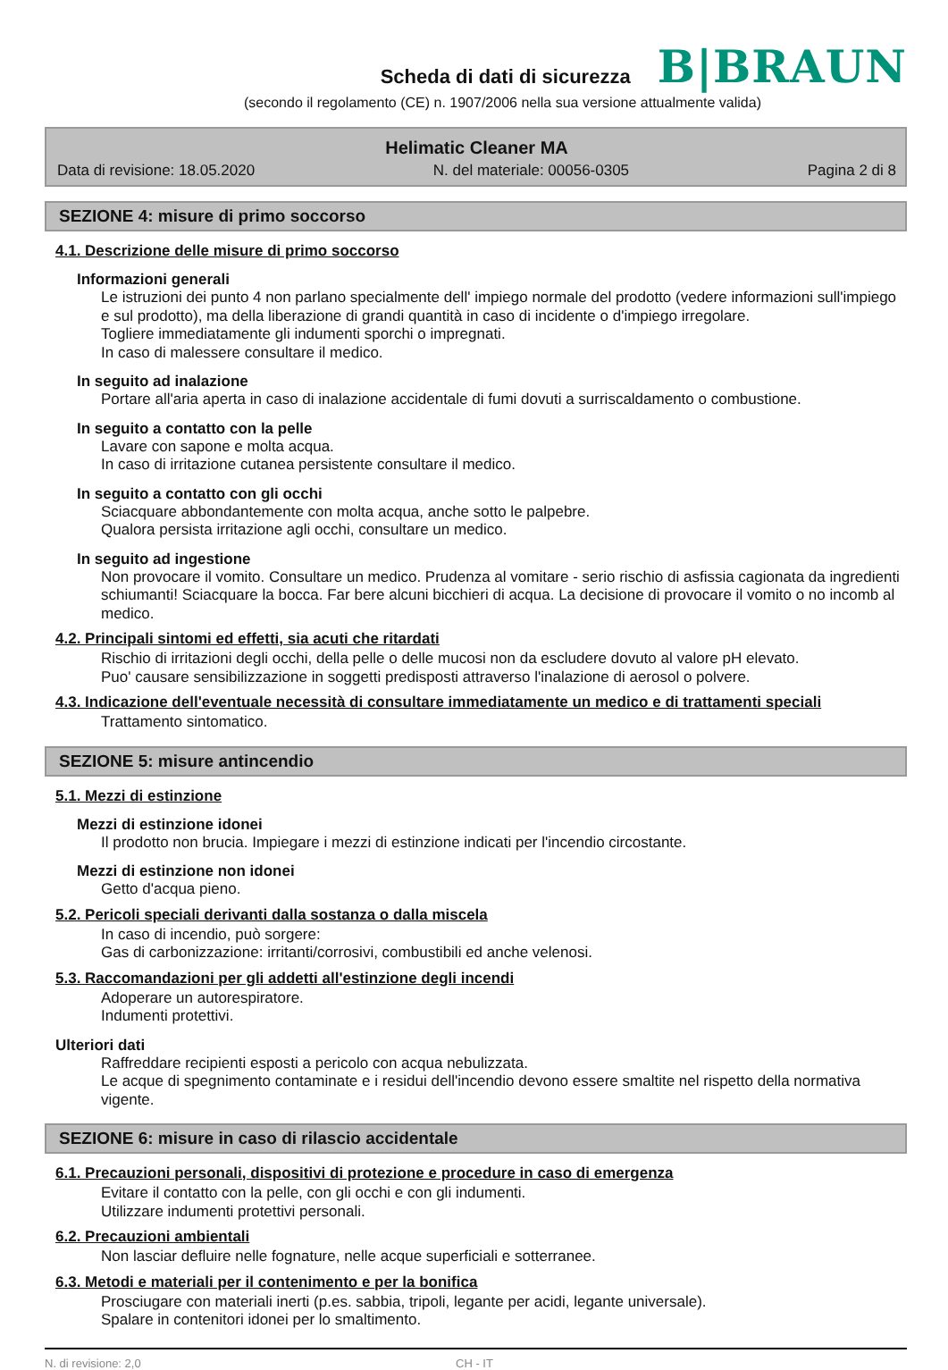Scheda di dati di sicurezza
B|BRAUN
(secondo il regolamento (CE) n. 1907/2006 nella sua versione attualmente valida)
Helimatic Cleaner MA
Data di revisione: 18.05.2020 N. del materiale: 00056-0305 Pagina 2 di 8
SEZIONE 4: misure di primo soccorso
4.1. Descrizione delle misure di primo soccorso
Informazioni generali
Le istruzioni dei punto 4 non parlano specialmente dell' impiego normale del prodotto (vedere informazioni sull'impiego e sul prodotto), ma della liberazione di grandi quantità in caso di incidente o d'impiego irregolare.
Togliere immediatamente gli indumenti sporchi o impregnati.
In caso di malessere consultare il medico.
In seguito ad inalazione
Portare all'aria aperta in caso di inalazione accidentale di fumi dovuti a surriscaldamento o combustione.
In seguito a contatto con la pelle
Lavare con sapone e molta acqua.
In caso di irritazione cutanea persistente consultare il medico.
In seguito a contatto con gli occhi
Sciacquare abbondantemente con molta acqua, anche sotto le palpebre.
Qualora persista irritazione agli occhi, consultare un medico.
In seguito ad ingestione
Non provocare il vomito. Consultare un medico. Prudenza al vomitare - serio rischio di asfissia cagionata da ingredienti schiumanti! Sciacquare la bocca. Far bere alcuni bicchieri di acqua. La decisione di provocare il vomito o no incomb al medico.
4.2. Principali sintomi ed effetti, sia acuti che ritardati
Rischio di irritazioni degli occhi, della pelle o delle mucosi non da escludere dovuto al valore pH elevato.
Puo' causare sensibilizzazione in soggetti predisposti attraverso l'inalazione di aerosol o polvere.
4.3. Indicazione dell'eventuale necessità di consultare immediatamente un medico e di trattamenti speciali
Trattamento sintomatico.
SEZIONE 5: misure antincendio
5.1. Mezzi di estinzione
Mezzi di estinzione idonei
Il prodotto non brucia. Impiegare i mezzi di estinzione indicati per l'incendio circostante.
Mezzi di estinzione non idonei
Getto d'acqua pieno.
5.2. Pericoli speciali derivanti dalla sostanza o dalla miscela
In caso di incendio, può sorgere:
Gas di carbonizzazione: irritanti/corrosivi, combustibili ed anche velenosi.
5.3. Raccomandazioni per gli addetti all'estinzione degli incendi
Adoperare un autorespiratore.
Indumenti protettivi.
Ulteriori dati
Raffreddare recipienti esposti a pericolo con acqua nebulizzata.
Le acque di spegnimento contaminate e i residui dell'incendio devono essere smaltite nel rispetto della normativa vigente.
SEZIONE 6: misure in caso di rilascio accidentale
6.1. Precauzioni personali, dispositivi di protezione e procedure in caso di emergenza
Evitare il contatto con la pelle, con gli occhi e con gli indumenti.
Utilizzare indumenti protettivi personali.
6.2. Precauzioni ambientali
Non lasciar defluire nelle fognature, nelle acque superficiali e sotterranee.
6.3. Metodi e materiali per il contenimento e per la bonifica
Prosciugare con materiali inerti (p.es. sabbia, tripoli, legante per acidi, legante universale).
Spalare in contenitori idonei per lo smaltimento.
N. di revisione: 2,0 CH - IT